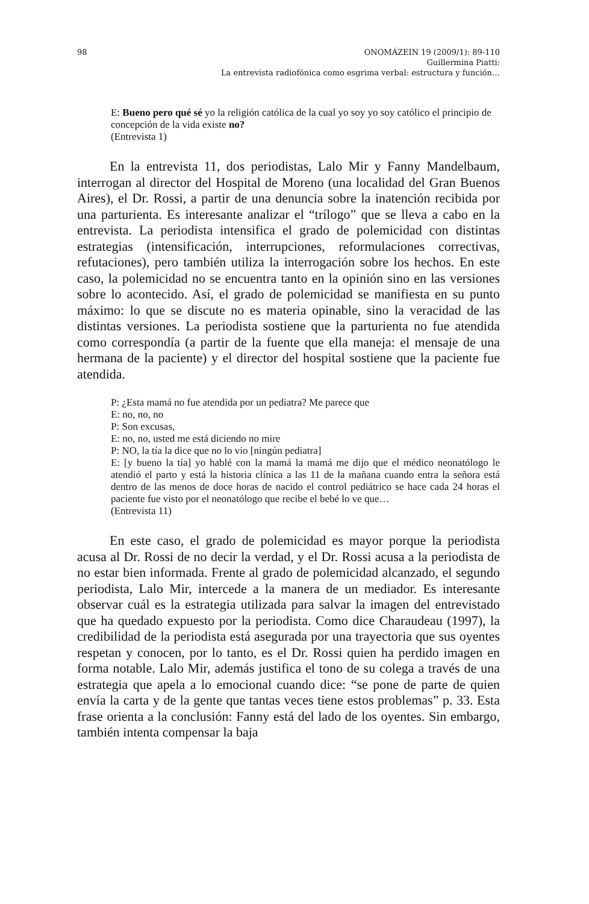98 ONOMÁZEIN 19 (2009/1): 89-110
Guillermina Piatti:
La entrevista radiofónica como esgrima verbal: estructura y función…
E: Bueno pero qué sé yo la religión católica de la cual yo soy yo soy católico el principio de concepción de la vida existe no?
(Entrevista 1)
En la entrevista 11, dos periodistas, Lalo Mir y Fanny Mandelbaum, interrogan al director del Hospital de Moreno (una localidad del Gran Buenos Aires), el Dr. Rossi, a partir de una denuncia sobre la inatención recibida por una parturienta. Es interesante analizar el “trílogo” que se lleva a cabo en la entrevista. La periodista intensifica el grado de polemicidad con distintas estrategias (intensificación, interrupciones, reformulaciones correctivas, refutaciones), pero también utiliza la interrogación sobre los hechos. En este caso, la polemicidad no se encuentra tanto en la opinión sino en las versiones sobre lo acontecido. Así, el grado de polemicidad se manifiesta en su punto máximo: lo que se discute no es materia opinable, sino la veracidad de las distintas versiones. La periodista sostiene que la parturienta no fue atendida como correspondía (a partir de la fuente que ella maneja: el mensaje de una hermana de la paciente) y el director del hospital sostiene que la paciente fue atendida.
P: ¿Esta mamá no fue atendida por un pediatra? Me parece que
E: no, no, no
P: Son excusas,
E: no, no, usted me está diciendo no mire
P: NO, la tía la dice que no lo vio [ningún pediatra]
E: [y bueno la tía] yo hablé con la mamá la mamá me dijo que el médico neonatólogo le atendió el parto y está la historia clínica a las 11 de la mañana cuando entra la señora está dentro de las menos de doce horas de nacido el control pediátrico se hace cada 24 horas el paciente fue visto por el neonatólogo que recibe el bebé lo ve que…
(Entrevista 11)
En este caso, el grado de polemicidad es mayor porque la periodista acusa al Dr. Rossi de no decir la verdad, y el Dr. Rossi acusa a la periodista de no estar bien informada. Frente al grado de polemicidad alcanzado, el segundo periodista, Lalo Mir, intercede a la manera de un mediador. Es interesante observar cuál es la estrategia utilizada para salvar la imagen del entrevistado que ha quedado expuesto por la periodista. Como dice Charaudeau (1997), la credibilidad de la periodista está asegurada por una trayectoria que sus oyentes respetan y conocen, por lo tanto, es el Dr. Rossi quien ha perdido imagen en forma notable. Lalo Mir, además justifica el tono de su colega a través de una estrategia que apela a lo emocional cuando dice: “se pone de parte de quien envía la carta y de la gente que tantas veces tiene estos problemas” p. 33. Esta frase orienta a la conclusión: Fanny está del lado de los oyentes. Sin embargo, también intenta compensar la baja